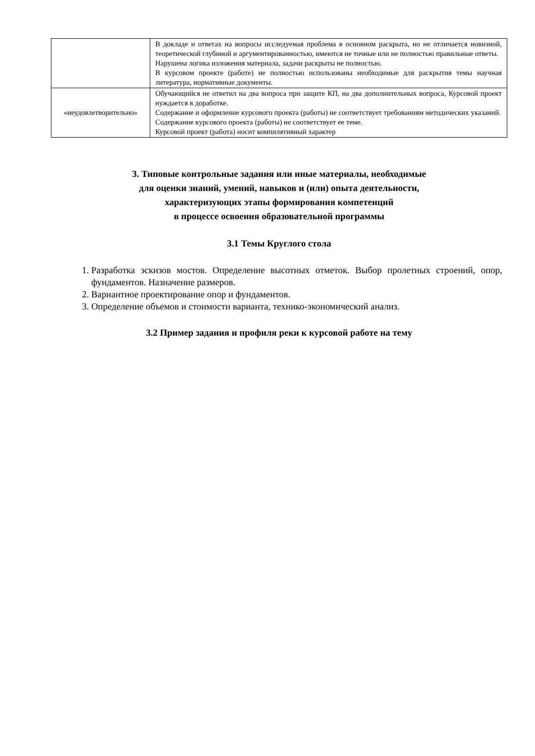| | В докладе и ответах на вопросы исследуемая проблема в основном раскрыта, но не отличается новизной, теоретической глубиной и аргументированностью, имеются не точные или не полностью правильные ответы. Нарушена логика изложения материала, задачи раскрыты не полностью. В курсовом проекте (работе) не полностью использованы необходимые для раскрытия темы научная литература, нормативные документы. |
| «неудовлетворительно» | Обучающийся не ответил на два вопроса при защите КП, на два дополнительных вопроса, Курсовой проект нуждается в доработке. Содержание и оформление курсового проекта (работы) не соответствует требованиям методических указаний. Содержание курсового проекта (работы) не соответствует ее теме. Курсовой проект (работа) носит компилятивный характер |
3. Типовые контрольные задания или иные материалы, необходимые
для оценки знаний, умений, навыков и (или) опыта деятельности,
характеризующих этапы формирования компетенций
в процессе освоения образовательной программы
3.1 Темы Круглого стола
1. Разработка эскизов мостов. Определение высотных отметок. Выбор пролетных строений, опор, фундаментов. Назначение размеров.
2. Вариантное проектирование опор и фундаментов.
3. Определение объемов и стоимости варианта, технико-экономический анализ.
3.2 Пример задания и профиля реки к курсовой работе на тему